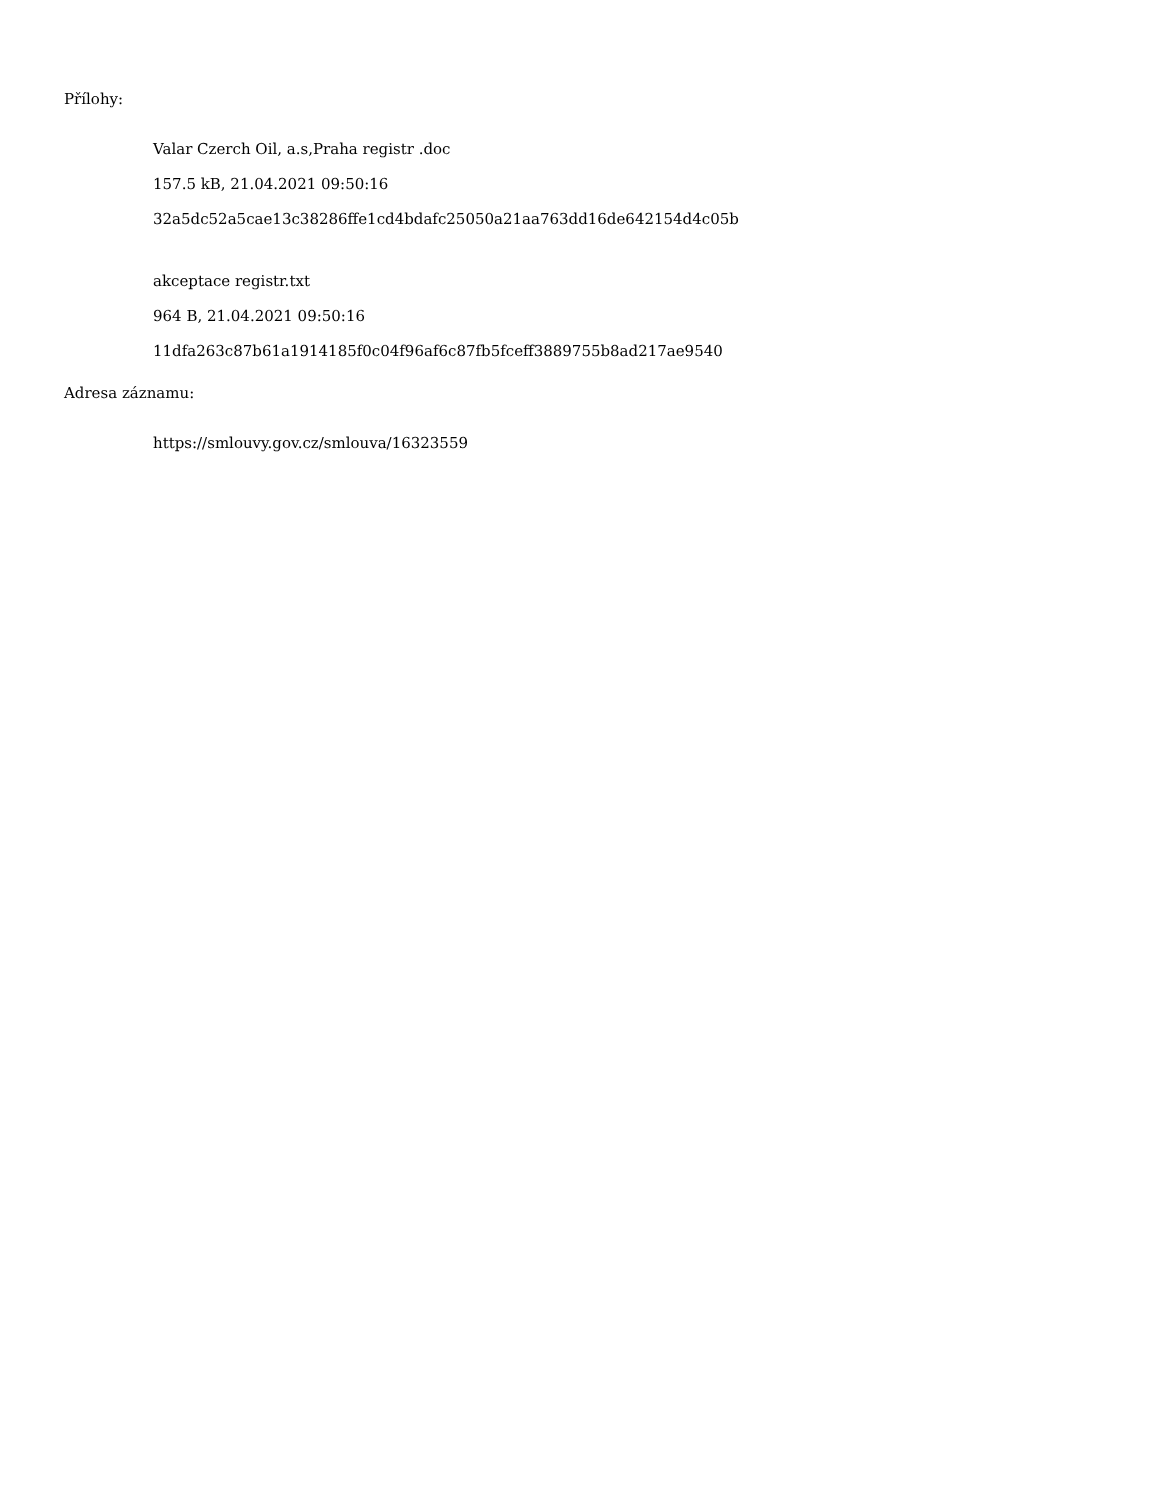Přílohy:
Valar Czerch Oil, a.s,Praha registr .doc
157.5 kB, 21.04.2021 09:50:16
32a5dc52a5cae13c38286ffe1cd4bdafc25050a21aa763dd16de642154d4c05b
akceptace registr.txt
964 B, 21.04.2021 09:50:16
11dfa263c87b61a1914185f0c04f96af6c87fb5fceff3889755b8ad217ae9540
Adresa záznamu:
https://smlouvy.gov.cz/smlouva/16323559